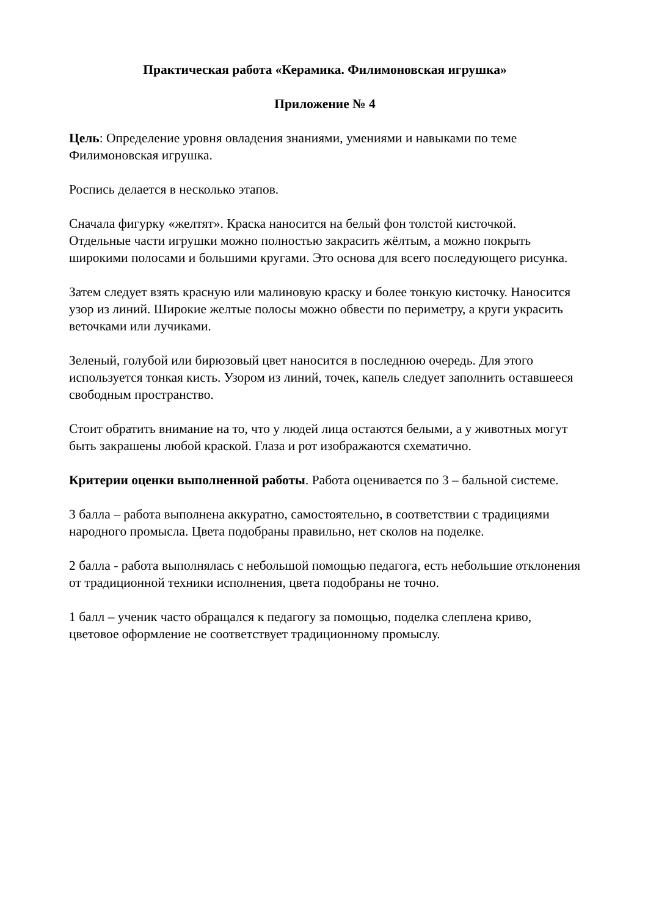Практическая работа «Керамика. Филимоновская игрушка»
Приложение № 4
Цель: Определение уровня овладения знаниями, умениями и навыками по теме Филимоновская игрушка.
Роспись делается в несколько этапов.
Сначала фигурку «желтят». Краска наносится на белый фон толстой кисточкой. Отдельные части игрушки можно полностью закрасить жёлтым, а можно покрыть широкими полосами и большими кругами. Это основа для всего последующего рисунка.
Затем следует взять красную или малиновую краску и более тонкую кисточку. Наносится узор из линий. Широкие желтые полосы можно обвести по периметру, а круги украсить веточками или лучиками.
Зеленый, голубой или бирюзовый цвет наносится в последнюю очередь. Для этого используется тонкая кисть. Узором из линий, точек, капель следует заполнить оставшееся свободным пространство.
Стоит обратить внимание на то, что у людей лица остаются белыми, а у животных могут быть закрашены любой краской. Глаза и рот изображаются схематично.
Критерии оценки выполненной работы. Работа оценивается по 3 – бальной системе.
3 балла – работа выполнена аккуратно, самостоятельно, в соответствии с традициями народного промысла. Цвета подобраны правильно, нет сколов на поделке.
2 балла - работа выполнялась с небольшой помощью педагога, есть небольшие отклонения от традиционной техники исполнения, цвета подобраны не точно.
1 балл – ученик часто обращался к педагогу за помощью, поделка слеплена криво, цветовое оформление не соответствует традиционному промыслу.